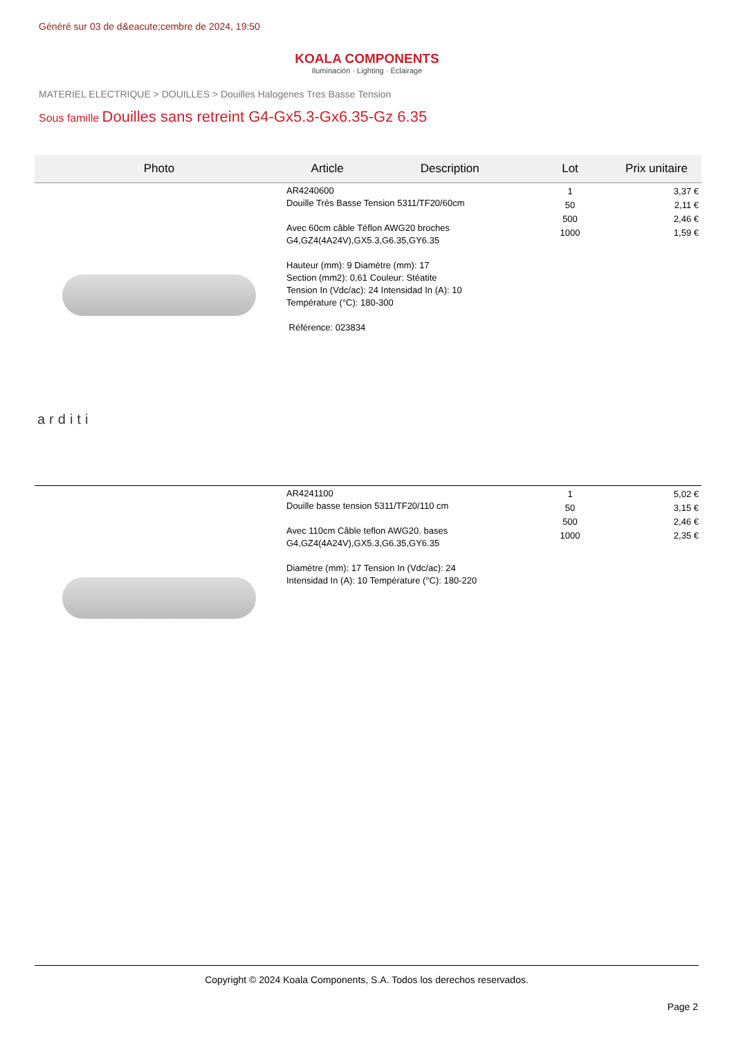Généré sur 03 de d&eacute;cembre de 2024, 19:50
KOALA COMPONENTS
Iluminación · Lighting · Éclairage
MATERIEL ELECTRIQUE > DOUILLES > Douilles Halogenes Tres Basse Tension
Sous famille Douilles sans retreint G4-Gx5.3-Gx6.35-Gz 6.35
| Photo | Article | Description | Lot | Prix unitaire |
| --- | --- | --- | --- | --- |
| arditi | AR4240600 Douille Très Basse Tension 5311/TF20/60cm Avec 60cm câble Téflon AWG20 broches G4,GZ4(4A24V),GX5.3,G6.35,GY6.35 Hauteur (mm): 9 Diamètre (mm): 17 Section (mm2): 0,61 Couleur: Stéatite Tension In (Vdc/ac): 24 Intensidad In (A): 10 Température (°C): 180-300 Référence: 023834 | | 1 50 500 1000 | 3,37 € 2,11 € 2,46 € 1,59 € |
| | AR4241100 Douille basse tension 5311/TF20/110 cm Avec 110cm Câble teflon AWG20. bases G4,GZ4(4A24V),GX5.3,G6.35,GY6.35 Diamètre (mm): 17 Tension In (Vdc/ac): 24 Intensidad In (A): 10 Température (°C): 180-220 | | 1 50 500 1000 | 5,02 € 3,15 € 2,46 € 2,35 € |
Copyright © 2024 Koala Components, S.A. Todos los derechos reservados.
Page 2